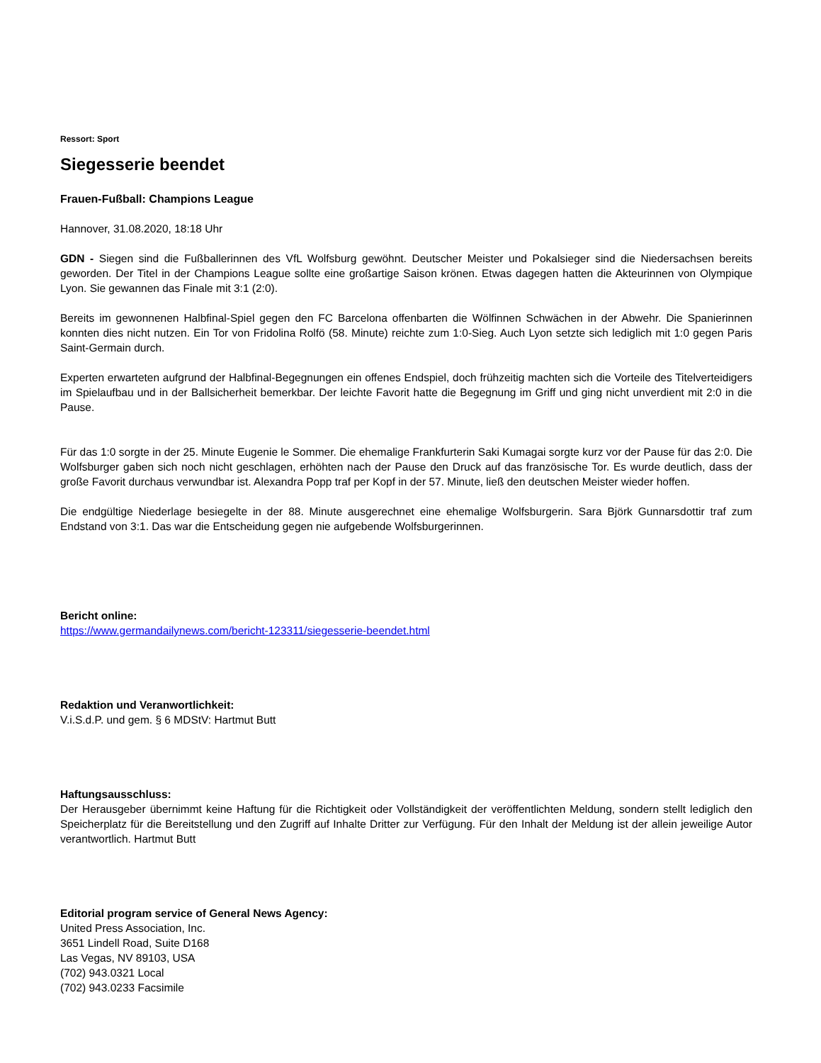Ressort: Sport
Siegesserie beendet
Frauen-Fußball: Champions League
Hannover, 31.08.2020, 18:18 Uhr
GDN - Siegen sind die Fußballerinnen des VfL Wolfsburg gewöhnt. Deutscher Meister und Pokalsieger sind die Niedersachsen bereits geworden. Der Titel in der Champions League sollte eine großartige Saison krönen. Etwas dagegen hatten die Akteurinnen von Olympique Lyon. Sie gewannen das Finale mit 3:1 (2:0).
Bereits im gewonnenen Halbfinal-Spiel gegen den FC Barcelona offenbarten die Wölfinnen Schwächen in der Abwehr. Die Spanierinnen konnten dies nicht nutzen. Ein Tor von Fridolina Rolfö (58. Minute) reichte zum 1:0-Sieg. Auch Lyon setzte sich lediglich mit 1:0 gegen Paris Saint-Germain durch.
Experten erwarteten aufgrund der Halbfinal-Begegnungen ein offenes Endspiel, doch frühzeitig machten sich die Vorteile des Titelverteidigers im Spielaufbau und in der Ballsicherheit bemerkbar. Der leichte Favorit hatte die Begegnung im Griff und ging nicht unverdient mit 2:0 in die Pause.
Für das 1:0 sorgte in der 25. Minute Eugenie le Sommer. Die ehemalige Frankfurterin Saki Kumagai sorgte kurz vor der Pause für das 2:0. Die Wolfsburger gaben sich noch nicht geschlagen, erhöhten nach der Pause den Druck auf das französische Tor. Es wurde deutlich, dass der große Favorit durchaus verwundbar ist. Alexandra Popp traf per Kopf in der 57. Minute, ließ den deutschen Meister wieder hoffen.
Die endgültige Niederlage besiegelte in der 88. Minute ausgerechnet eine ehemalige Wolfsburgerin. Sara Björk Gunnarsdottir traf zum Endstand von 3:1. Das war die Entscheidung gegen nie aufgebende Wolfsburgerinnen.
Bericht online:
https://www.germandailynews.com/bericht-123311/siegesserie-beendet.html
Redaktion und Veranwortlichkeit:
V.i.S.d.P. und gem. § 6 MDStV: Hartmut Butt
Haftungsausschluss:
Der Herausgeber übernimmt keine Haftung für die Richtigkeit oder Vollständigkeit der veröffentlichten Meldung, sondern stellt lediglich den Speicherplatz für die Bereitstellung und den Zugriff auf Inhalte Dritter zur Verfügung. Für den Inhalt der Meldung ist der allein jeweilige Autor verantwortlich. Hartmut Butt
Editorial program service of General News Agency:
United Press Association, Inc.
3651 Lindell Road, Suite D168
Las Vegas, NV 89103, USA
(702) 943.0321 Local
(702) 943.0233 Facsimile